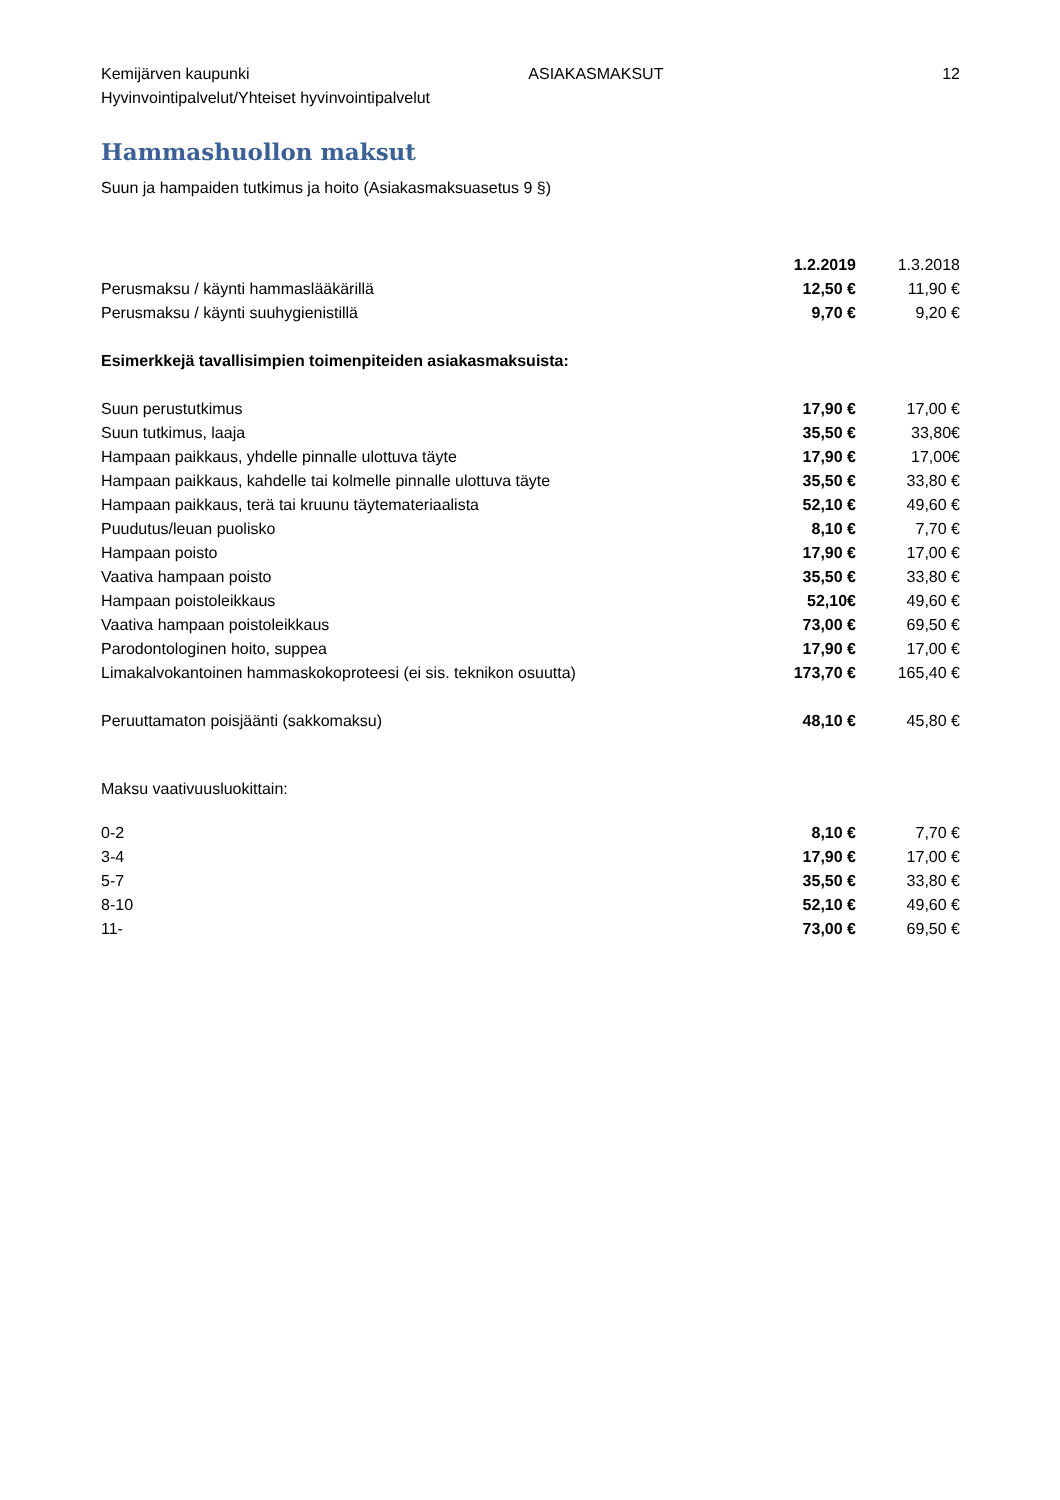Kemijärven kaupunki ASIAKASMAKSUT 12
Hyvinvointipalvelut/Yhteiset hyvinvointipalvelut
Hammashuollon maksut
Suun ja hampaiden tutkimus ja hoito (Asiakasmaksuasetus 9 §)
| | 1.2.2019 | 1.3.2018 |
| Perusmaksu / käynti hammaslääkärillä | 12,50 € | 11,90 € |
| Perusmaksu / käynti suuhygienistillä | 9,70 € | 9,20 € |
| Esimerkkejä tavallisimpien toimenpiteiden asiakasmaksuista: | | |
| Suun perustutkimus | 17,90 € | 17,00 € |
| Suun tutkimus, laaja | 35,50 € | 33,80€ |
| Hampaan paikkaus, yhdelle pinnalle ulottuva täyte | 17,90 € | 17,00€ |
| Hampaan paikkaus, kahdelle tai kolmelle pinnalle ulottuva täyte | 35,50 € | 33,80 € |
| Hampaan paikkaus, terä tai kruunu täytemateriaalista | 52,10 € | 49,60 € |
| Puudutus/leuan puolisko | 8,10 € | 7,70 € |
| Hampaan poisto | 17,90 € | 17,00 € |
| Vaativa hampaan poisto | 35,50 € | 33,80 € |
| Hampaan poistoleikkaus | 52,10€ | 49,60 € |
| Vaativa hampaan poistoleikkaus | 73,00 € | 69,50 € |
| Parodontologinen hoito, suppea | 17,90 € | 17,00 € |
| Limakalvokantoinen hammaskokoproteesi (ei sis. teknikon osuutta) | 173,70 € | 165,40 € |
| Peruuttamaton poisjäänti (sakkomaksu) | 48,10 € | 45,80 € |
| Maksu vaativuusluokittain: | | |
| 0-2 | 8,10 € | 7,70 € |
| 3-4 | 17,90 € | 17,00 € |
| 5-7 | 35,50 € | 33,80 € |
| 8-10 | 52,10 € | 49,60 € |
| 11- | 73,00 € | 69,50 € |